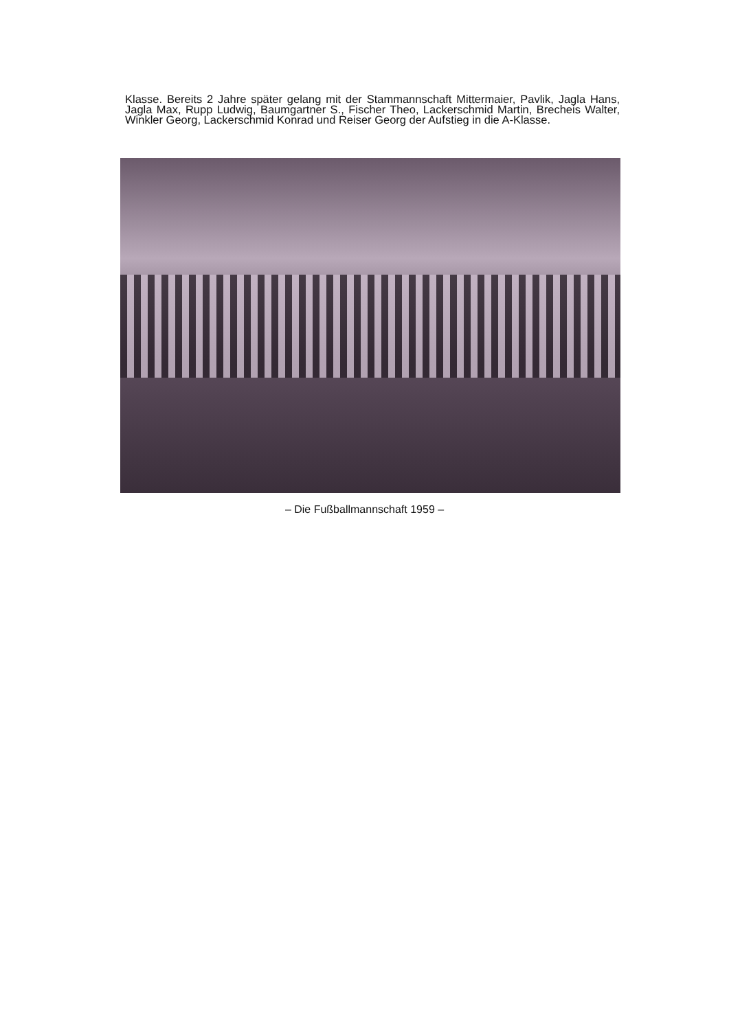Klasse. Bereits 2 Jahre später gelang mit der Stammannschaft Mittermaier, Pavlik, Jagla Hans, Jagla Max, Rupp Ludwig, Baumgartner S., Fischer Theo, Lackerschmid Martin, Brecheis Walter, Winkler Georg, Lackerschmid Konrad und Reiser Georg der Aufstieg in die A-Klasse.
– Die Fußballmannschaft 1959 –